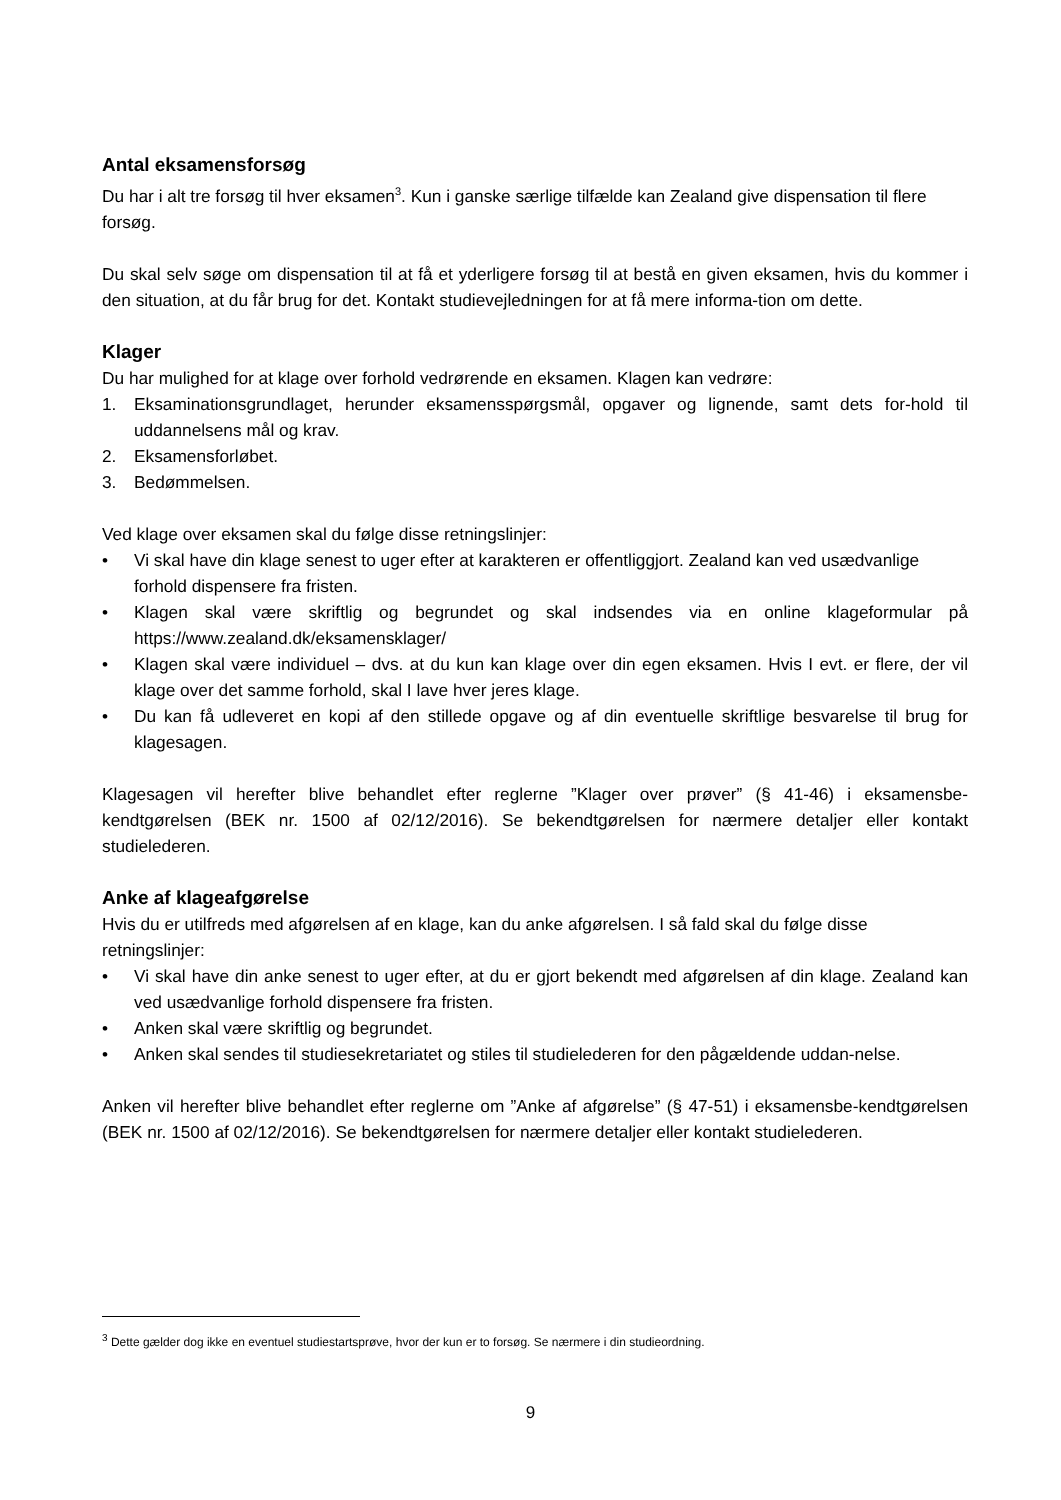Antal eksamensforsøg
Du har i alt tre forsøg til hver eksamen<sup>3</sup>. Kun i ganske særlige tilfælde kan Zealand give dispensation til flere forsøg.
Du skal selv søge om dispensation til at få et yderligere forsøg til at bestå en given eksamen, hvis du kommer i den situation, at du får brug for det. Kontakt studievejledningen for at få mere informa-tion om dette.
Klager
Du har mulighed for at klage over forhold vedrørende en eksamen. Klagen kan vedrøre:
1. Eksaminationsgrundlaget, herunder eksamensspørgsmål, opgaver og lignende, samt dets for-hold til uddannelsens mål og krav.
2. Eksamensforløbet.
3. Bedømmelsen.
Ved klage over eksamen skal du følge disse retningslinjer:
• Vi skal have din klage senest to uger efter at karakteren er offentliggjort. Zealand kan ved usædvanlige forhold dispensere fra fristen.
• Klagen skal være skriftlig og begrundet og skal indsendes via en online klageformular på https://www.zealand.dk/eksamensklager/
• Klagen skal være individuel – dvs. at du kun kan klage over din egen eksamen. Hvis I evt. er flere, der vil klage over det samme forhold, skal I lave hver jeres klage.
• Du kan få udleveret en kopi af den stillede opgave og af din eventuelle skriftlige besvarelse til brug for klagesagen.
Klagesagen vil herefter blive behandlet efter reglerne ”Klager over prøver” (§ 41-46) i eksamensbe-kendtgørelsen (BEK nr. 1500 af 02/12/2016). Se bekendtgørelsen for nærmere detaljer eller kontakt studielederen.
Anke af klageafgørelse
Hvis du er utilfreds med afgørelsen af en klage, kan du anke afgørelsen. I så fald skal du følge disse retningslinjer:
• Vi skal have din anke senest to uger efter, at du er gjort bekendt med afgørelsen af din klage. Zealand kan ved usædvanlige forhold dispensere fra fristen.
• Anken skal være skriftlig og begrundet.
• Anken skal sendes til studiesekretariatet og stiles til studielederen for den pågældende uddan-nelse.
Anken vil herefter blive behandlet efter reglerne om ”Anke af afgørelse” (§ 47-51) i eksamensbe-kendtgørelsen (BEK nr. 1500 af 02/12/2016). Se bekendtgørelsen for nærmere detaljer eller kontakt studielederen.
<sup>3</sup> Dette gælder dog ikke en eventuel studiestartsprøve, hvor der kun er to forsøg. Se nærmere i din studieordning.
9